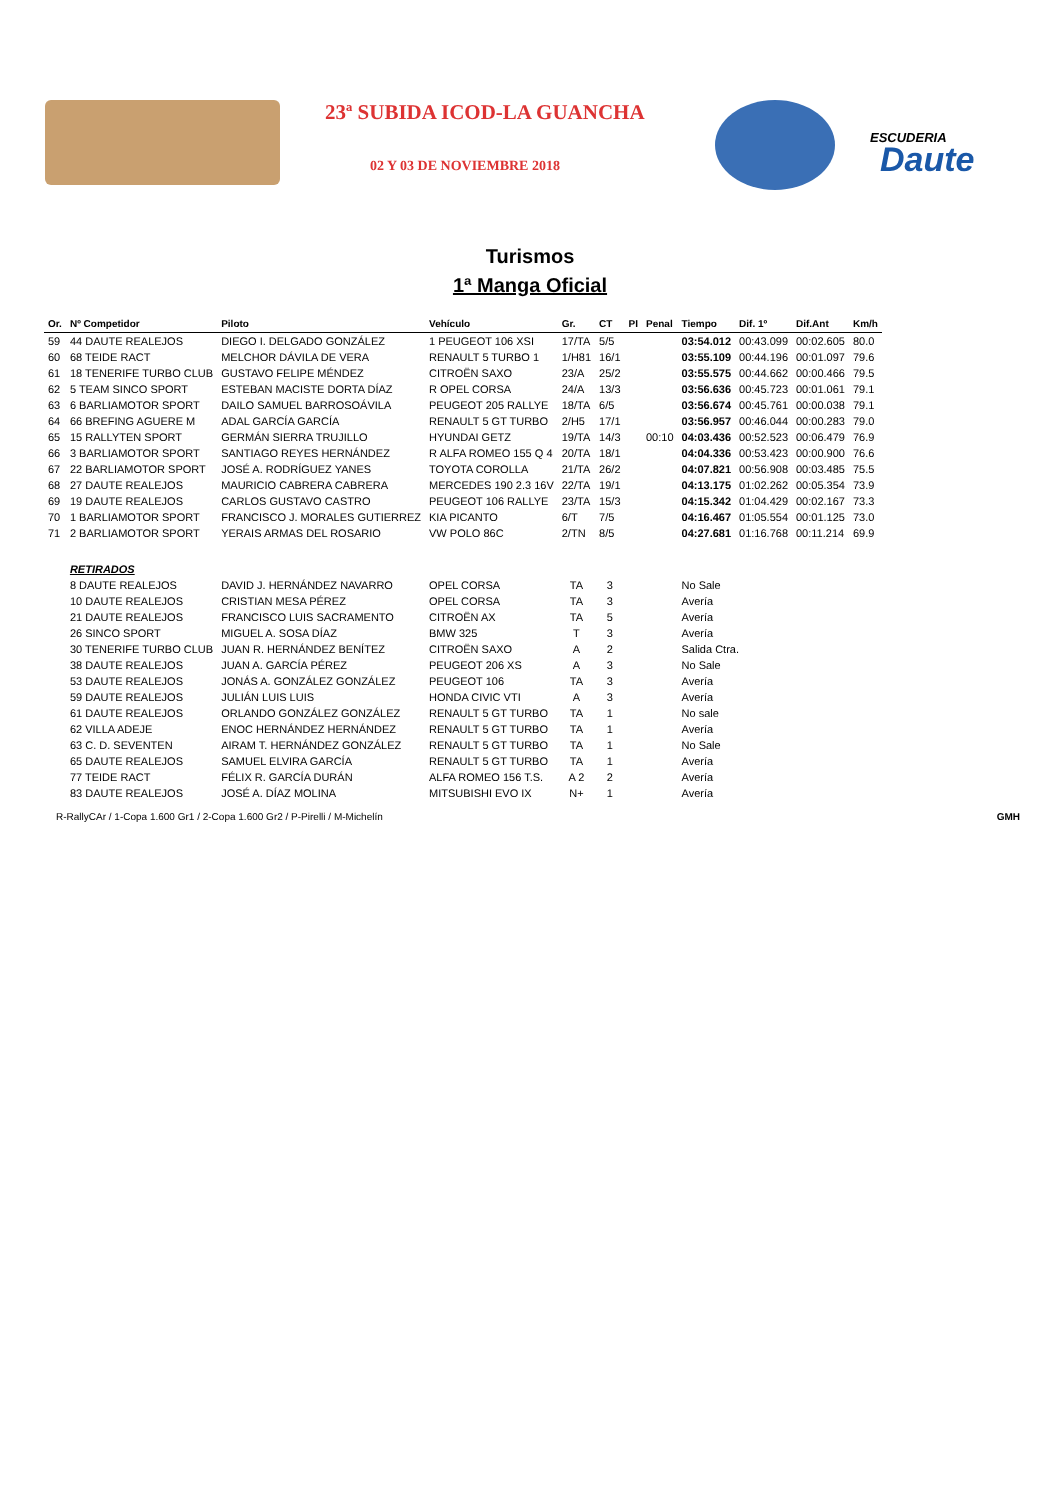23ª SUBIDA ICOD-LA GUANCHA
02 Y 03 DE NOVIEMBRE 2018
ESCUDERIA
Daute
Turismos
1ª Manga Oficial
| Or. | Nº Competidor | Piloto | Vehículo | Gr. | CT | PI | Penal | Tiempo | Dif. 1º | Dif.Ant | Km/h |
| --- | --- | --- | --- | --- | --- | --- | --- | --- | --- | --- | --- |
| 59 | 44 DAUTE REALEJOS | DIEGO I. DELGADO GONZÁLEZ | 1 PEUGEOT 106 XSI | 17/TA | 5/5 | | | 03:54.012 | 00:43.099 | 00:02.605 | 80.0 |
| 60 | 68 TEIDE RACT | MELCHOR DÁVILA DE VERA | RENAULT 5 TURBO 1 | 1/H81 | 16/1 | | | 03:55.109 | 00:44.196 | 00:01.097 | 79.6 |
| 61 | 18 TENERIFE TURBO CLUB | GUSTAVO FELIPE MÉNDEZ | CITROËN SAXO | 23/A | 25/2 | | | 03:55.575 | 00:44.662 | 00:00.466 | 79.5 |
| 62 | 5 TEAM SINCO SPORT | ESTEBAN MACISTE DORTA DÍAZ | R OPEL CORSA | 24/A | 13/3 | | | 03:56.636 | 00:45.723 | 00:01.061 | 79.1 |
| 63 | 6 BARLIAMOTOR SPORT | DAILO SAMUEL BARROSOÁVILA | PEUGEOT 205 RALLYE | 18/TA | 6/5 | | | 03:56.674 | 00:45.761 | 00:00.038 | 79.1 |
| 64 | 66 BREFING AGUERE M | ADAL GARCÍA GARCÍA | RENAULT 5 GT TURBO | 2/H5 | 17/1 | | | 03:56.957 | 00:46.044 | 00:00.283 | 79.0 |
| 65 | 15 RALLYTEN SPORT | GERMÁN SIERRA TRUJILLO | HYUNDAI GETZ | 19/TA | 14/3 | | 00:10 | 04:03.436 | 00:52.523 | 00:06.479 | 76.9 |
| 66 | 3 BARLIAMOTOR SPORT | SANTIAGO REYES HERNÁNDEZ | R ALFA ROMEO 155 Q 4 | 20/TA | 18/1 | | | 04:04.336 | 00:53.423 | 00:00.900 | 76.6 |
| 67 | 22 BARLIAMOTOR SPORT | JOSÉ A. RODRÍGUEZ YANES | TOYOTA COROLLA | 21/TA | 26/2 | | | 04:07.821 | 00:56.908 | 00:03.485 | 75.5 |
| 68 | 27 DAUTE REALEJOS | MAURICIO CABRERA CABRERA | MERCEDES 190 2.3 16V | 22/TA | 19/1 | | | 04:13.175 | 01:02.262 | 00:05.354 | 73.9 |
| 69 | 19 DAUTE REALEJOS | CARLOS GUSTAVO CASTRO | PEUGEOT 106 RALLYE | 23/TA | 15/3 | | | 04:15.342 | 01:04.429 | 00:02.167 | 73.3 |
| 70 | 1 BARLIAMOTOR SPORT | FRANCISCO J. MORALES GUTIERREZ | KIA PICANTO | 6/T | 7/5 | | | 04:16.467 | 01:05.554 | 00:01.125 | 73.0 |
| 71 | 2 BARLIAMOTOR SPORT | YERAIS ARMAS DEL ROSARIO | VW POLO 86C | 2/TN | 8/5 | | | 04:27.681 | 01:16.768 | 00:11.214 | 69.9 |
| | RETIRADOS | | | | | | | | | | |
| | 8 DAUTE REALEJOS | DAVID J. HERNÁNDEZ NAVARRO | OPEL CORSA | TA | 3 | | | No Sale | | | |
| | 10 DAUTE REALEJOS | CRISTIAN MESA PÉREZ | OPEL CORSA | TA | 3 | | | Avería | | | |
| | 21 DAUTE REALEJOS | FRANCISCO LUIS SACRAMENTO | CITROËN AX | TA | 5 | | | Avería | | | |
| | 26 SINCO SPORT | MIGUEL A. SOSA DÍAZ | BMW 325 | T | 3 | | | Avería | | | |
| | 30 TENERIFE TURBO CLUB | JUAN R. HERNÁNDEZ BENÍTEZ | CITROËN SAXO | A | 2 | | | Salida Ctra. | | | |
| | 38 DAUTE REALEJOS | JUAN A. GARCÍA PÉREZ | PEUGEOT 206 XS | A | 3 | | | No Sale | | | |
| | 53 DAUTE REALEJOS | JONÁS A. GONZÁLEZ GONZÁLEZ | PEUGEOT 106 | TA | 3 | | | Avería | | | |
| | 59 DAUTE REALEJOS | JULIÁN LUIS LUIS | HONDA CIVIC VTI | A | 3 | | | Avería | | | |
| | 61 DAUTE REALEJOS | ORLANDO GONZÁLEZ GONZÁLEZ | RENAULT 5 GT TURBO | TA | 1 | | | No sale | | | |
| | 62 VILLA ADEJE | ENOC HERNÁNDEZ HERNÁNDEZ | RENAULT 5 GT TURBO | TA | 1 | | | Avería | | | |
| | 63 C. D. SEVENTEN | AIRAM T. HERNÁNDEZ GONZÁLEZ | RENAULT 5 GT TURBO | TA | 1 | | | No Sale | | | |
| | 65 DAUTE REALEJOS | SAMUEL ELVIRA GARCÍA | RENAULT 5 GT TURBO | TA | 1 | | | Avería | | | |
| | 77 TEIDE RACT | FÉLIX R. GARCÍA DURÁN | ALFA ROMEO 156 T.S. | A 2 | 2 | | | Avería | | | |
| | 83 DAUTE REALEJOS | JOSÉ A. DÍAZ MOLINA | MITSUBISHI EVO IX | N+ | 1 | | | Avería | | | |
R-RallyCAr / 1-Copa 1.600 Gr1 / 2-Copa 1.600 Gr2 / P-Pirelli / M-Michelín GMH